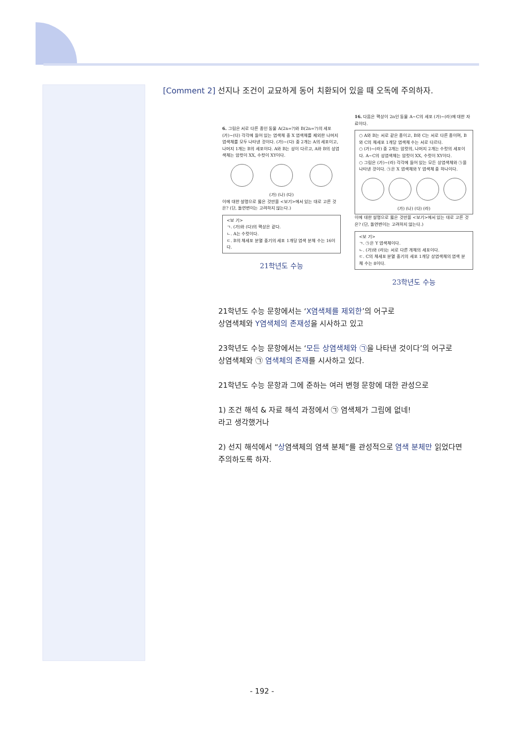[Comment 2] 선지나 조건이 교묘하게 동어 치환되어 있을 때 오독에 주의하자.
6. 그림은 서로 다른 종인 동물 A(2n=?)와 B(2n=?)의 세포 (가)~(다) 각각에 들어 있는 염색체 중 X 염색체를 제외한 나머지 염색체를 모두 나타낸 것이다. (가)~(다) 중 2개는 A의 세포이고, 나머지 1개는 B의 세포이다. A와 B는 성이 다르고, A와 B의 성염색체는 암컷이 XX, 수컷이 XY이다.
(가) (나) (다)
이에 대한 설명으로 옳은 것만을 <보기>에서 있는 대로 고른 것은? (단, 돌연변이는 고려하지 않는다.)
<보 기>
ㄱ. (가)와 (다)의 핵상은 같다.
ㄴ. A는 수컷이다.
ㄷ. B의 체세포 분열 중기의 세포 1개당 염색 분체 수는 16이다.
21학년도 수능
16. 다음은 핵상이 2n인 동물 A~C의 세포 (가)~(라)에 대한 자료이다.
○ A와 B는 서로 같은 종이고, B와 C는 서로 다른 종이며, B와 C의 체세포 1개당 염색체 수는 서로 다르다.
○ (가)~(라) 중 2개는 암컷의, 나머지 2개는 수컷의 세포이다. A~C의 성염색체는 암컷이 XX, 수컷이 XY이다.
○ 그림은 (가)~(라) 각각에 들어 있는 모든 상염색체와 ㉠을 나타낸 것이다. ㉠은 X 염색체와 Y 염색체 중 하나이다.
(가) (나) (다) (라)
이에 대한 설명으로 옳은 것만을 <보기>에서 있는 대로 고른 것은? (단, 돌연변이는 고려하지 않는다.)
<보 기>
ㄱ. ㉠은 Y 염색체이다.
ㄴ. (가)와 (라)는 서로 다른 개체의 세포이다.
ㄷ. C의 체세포 분열 중기의 세포 1개당 상염색체의 염색 분체 수는 8이다.
23학년도 수능
21학년도 수능 문항에서는 ‘X염색체를 제외한’의 어구로
상염색체와 Y염색체의 존재성을 시사하고 있고
23학년도 수능 문항에서는 ‘모든 상염색체와 ㉠을 나타낸 것이다’의 어구로
상염색체와 ㉠ 염색체의 존재를 시사하고 있다.
21학년도 수능 문항과 그에 준하는 여러 변형 문항에 대한 관성으로
1) 조건 해석 & 자료 해석 과정에서 ㉠ 염색체가 그림에 없네!
라고 생각했거나
2) 선지 해석에서 “상염색체의 염색 분체”를 관성적으로 염색 분체만 읽었다면
주의하도록 하자.
- 192 -